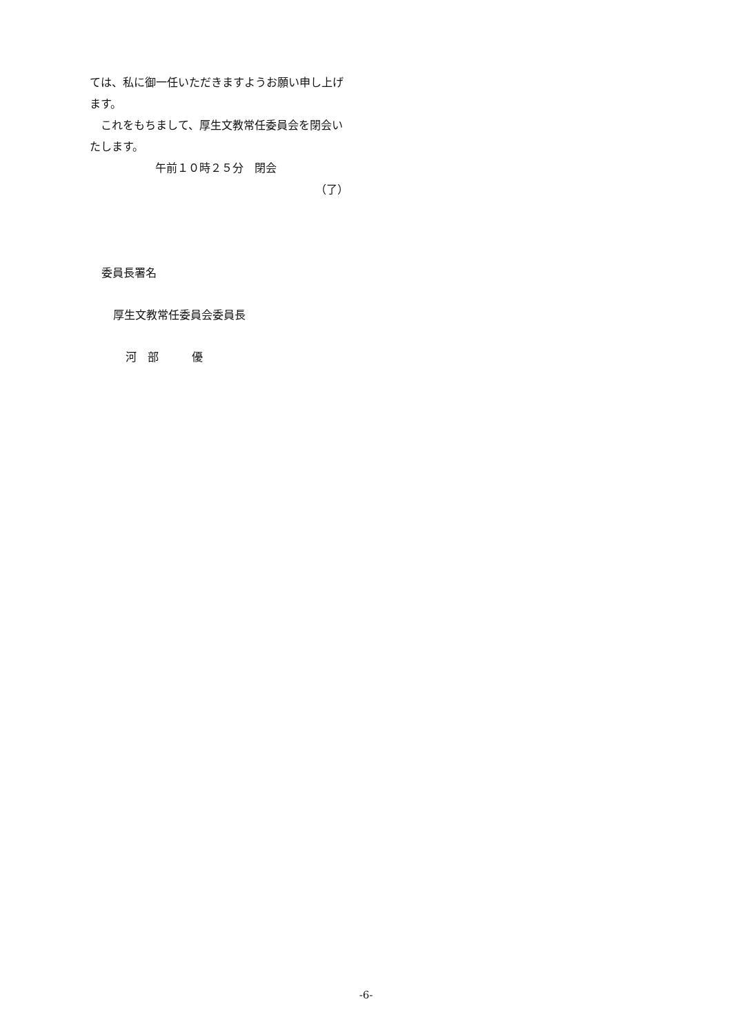ては、私に御一任いただきますようお願い申し上げます。
　これをもちまして、厚生文教常任委員会を閉会いたします。
午前１０時２５分　閉会
（了）
委員長署名
厚生文教常任委員会委員長
河　部　　　優
-6-